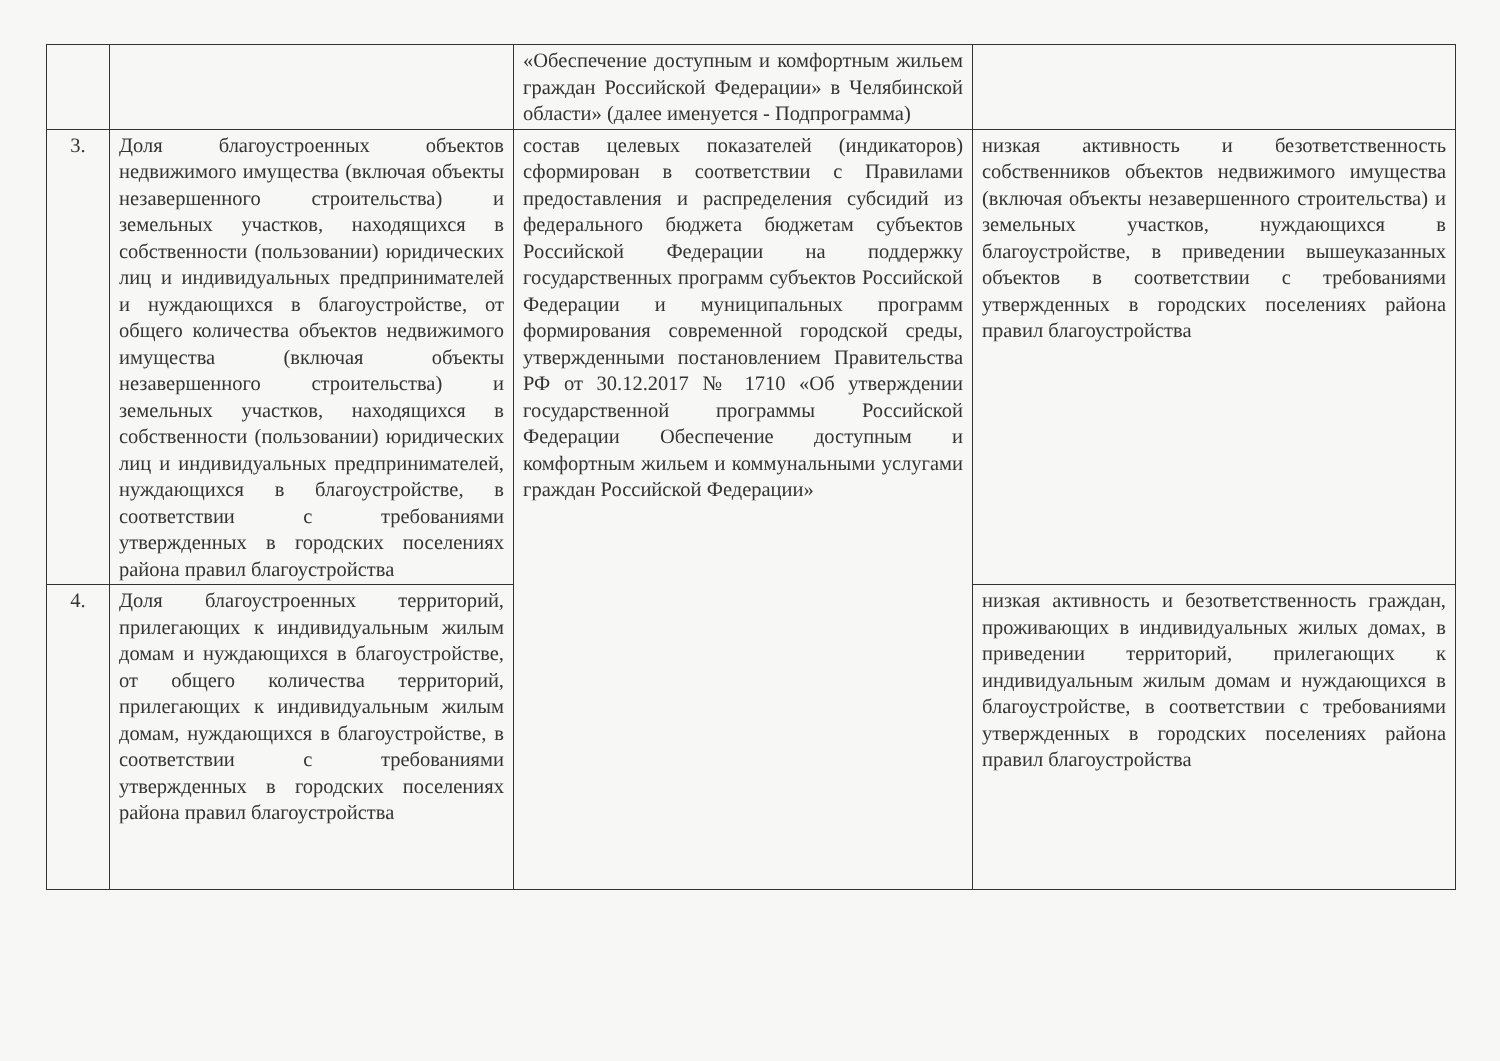| | | «Обеспечение доступным и комфортным жильем граждан Российской Федерации» в Челябинской области» (далее именуется - Подпрограмма) | |
| 3. | Доля благоустроенных объектов недвижимого имущества (включая объекты незавершенного строительства) и земельных участков, находящихся в собственности (пользовании) юридических лиц и индивидуальных предпринимателей и нуждающихся в благоустройстве, от общего количества объектов недвижимого имущества (включая объекты незавершенного строительства) и земельных участков, находящихся в собственности (пользовании) юридических лиц и индивидуальных предпринимателей, нуждающихся в благоустройстве, в соответствии с требованиями утвержденных в городских поселениях района правил благоустройства | состав целевых показателей (индикаторов) сформирован в соответствии с Правилами предоставления и распределения субсидий из федерального бюджета бюджетам субъектов Российской Федерации на поддержку государственных программ субъектов Российской Федерации и муниципальных программ формирования современной городской среды, утвержденными постановлением Правительства РФ от 30.12.2017 № 1710 «Об утверждении государственной программы Российской Федерации Обеспечение доступным и комфортным жильем и коммунальными услугами граждан Российской Федерации» | низкая активность и безответственность собственников объектов недвижимого имущества (включая объекты незавершенного строительства) и земельных участков, нуждающихся в благоустройстве, в приведении вышеуказанных объектов в соответствии с требованиями утвержденных в городских поселениях района правил благоустройства |
| 4. | Доля благоустроенных территорий, прилегающих к индивидуальным жилым домам и нуждающихся в благоустройстве, от общего количества территорий, прилегающих к индивидуальным жилым домам, нуждающихся в благоустройстве, в соответствии с требованиями утвержденных в городских поселениях района правил благоустройства | | низкая активность и безответственность граждан, проживающих в индивидуальных жилых домах, в приведении территорий, прилегающих к индивидуальным жилым домам и нуждающихся в благоустройстве, в соответствии с требованиями утвержденных в городских поселениях района правил благоустройства |